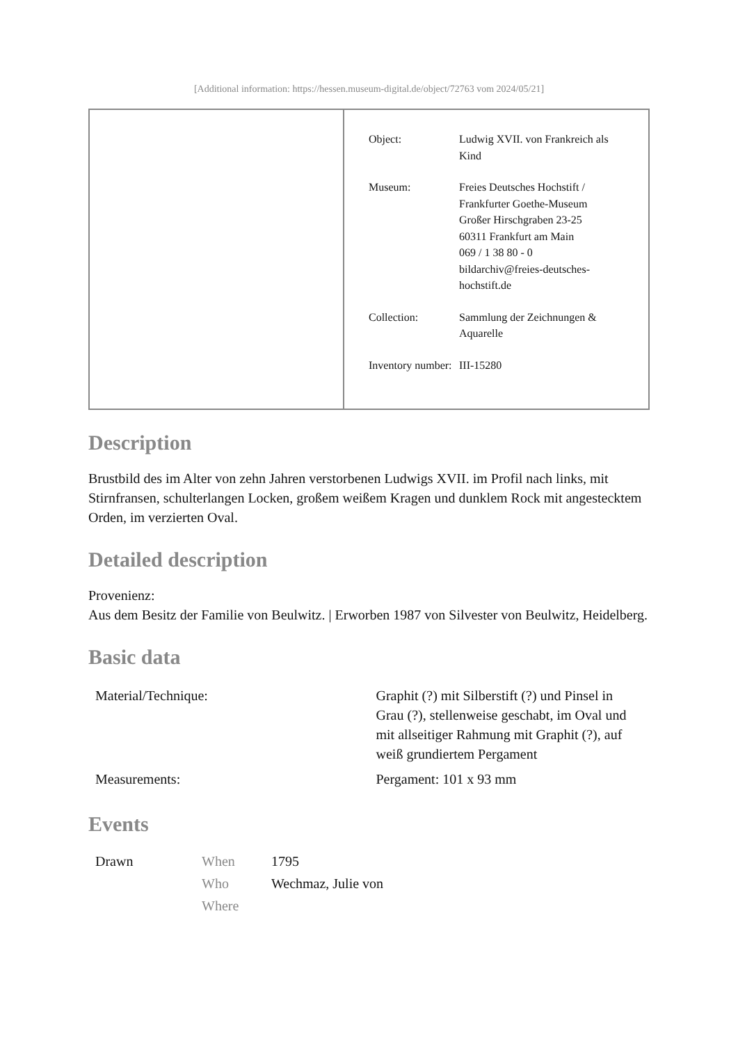[Additional information: https://hessen.museum-digital.de/object/72763 vom 2024/05/21]
| Object: | Ludwig XVII. von Frankreich als Kind |
| Museum: | Freies Deutsches Hochstift / Frankfurter Goethe-Museum Großer Hirschgraben 23-25 60311 Frankfurt am Main 069 / 1 38 80 - 0 bildarchiv@freies-deutsches-hochstift.de |
| Collection: | Sammlung der Zeichnungen & Aquarelle |
| Inventory number: | III-15280 |
Description
Brustbild des im Alter von zehn Jahren verstorbenen Ludwigs XVII. im Profil nach links, mit Stirnfransen, schulterlangen Locken, großem weißem Kragen und dunklem Rock mit angestecktem Orden, im verzierten Oval.
Detailed description
Provenienz:
Aus dem Besitz der Familie von Beulwitz. | Erworben 1987 von Silvester von Beulwitz, Heidelberg.
Basic data
| Material/Technique: | Graphit (?) mit Silberstift (?) und Pinsel in Grau (?), stellenweise geschabt, im Oval und mit allseitiger Rahmung mit Graphit (?), auf weiß grundiertem Pergament |
| Measurements: | Pergament: 101 x 93 mm |
Events
| Drawn | When | 1795 |
| | Who | Wechmaz, Julie von |
| | Where | |